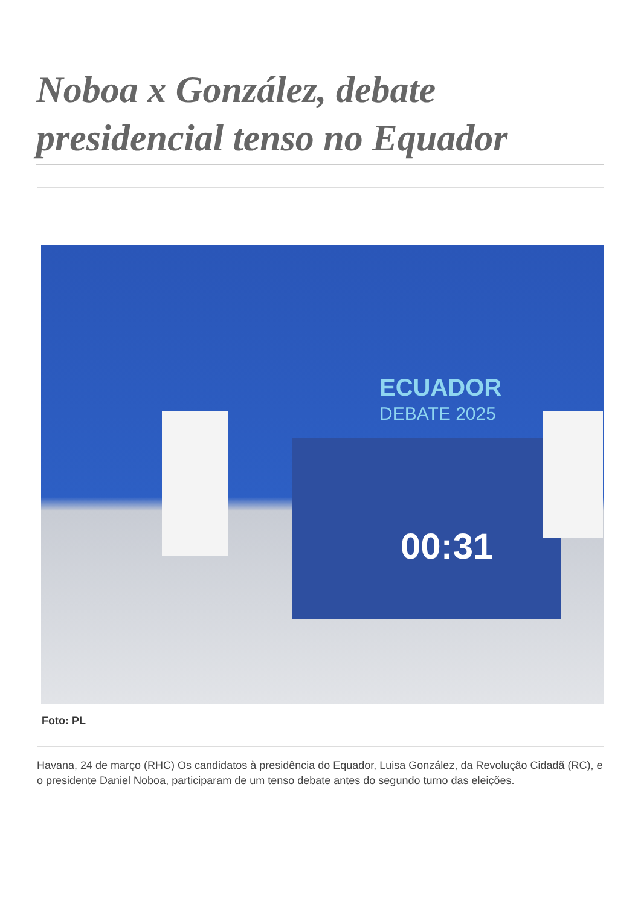Noboa x González, debate presidencial tenso no Equador
ECUADOR
DEBATE 2025
00:31
Foto: PL
Havana, 24 de março (RHC) Os candidatos à presidência do Equador, Luisa González, da Revolução Cidadã (RC), e o presidente Daniel Noboa, participaram de um tenso debate antes do segundo turno das eleições.